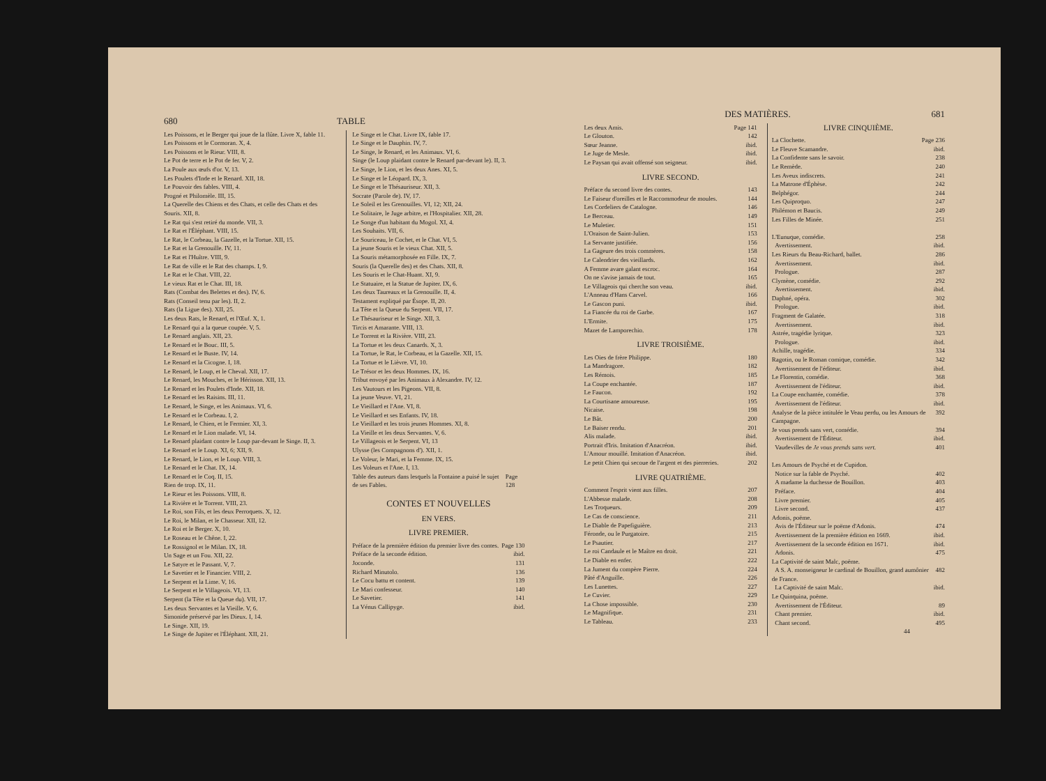680 TABLE
Les Poissons, et le Berger qui joue de la flûte. Livre X, fable 11.
Les Poissons et le Cormoran. X, 4.
Les Poissons et le Rieur. VIII, 8.
Le Pot de terre et le Pot de fer. V, 2.
La Poule aux œufs d'or. V, 13.
Les Poulets d'Inde et le Renard. XII, 18.
Le Pouvoir des fables. VIII, 4.
Progné et Philomèle. III, 15.
La Querelle des Chiens et des Chats, et celle des Chats et des Souris. XII, 8.
Le Rat qui s'est retiré du monde. VII, 3.
Le Rat et l'Éléphant. VIII, 15.
Le Rat, le Corbeau, la Gazelle, et la Tortue. XII, 15.
Le Rat et la Grenouille. IV, 11.
Le Rat et l'Huître. VIII, 9.
Le Rat de ville et le Rat des champs. I, 9.
Le Rat et le Chat. VIII, 22.
Le vieux Rat et le Chat. III, 18.
Rats (Combat des Belettes et des). IV, 6.
Rats (Conseil tenu par les). II, 2.
Rats (la Ligue des). XII, 25.
Les deux Rats, le Renard, et l'Œuf. X, 1.
Le Renard qui a la queue coupée. V, 5.
Le Renard anglais. XII, 23.
Le Renard et le Bouc. III, 5.
Le Renard et le Buste. IV, 14.
Le Renard et la Cicogne. I, 18.
Le Renard, le Loup, et le Cheval. XII, 17.
Le Renard, les Mouches, et le Hérisson. XII, 13.
Le Renard et les Poulets d'Inde. XII, 18.
Le Renard et les Raisins. III, 11.
Le Renard, le Singe, et les Animaux. VI, 6.
Le Renard et le Corbeau. I, 2.
Le Renard, le Chien, et le Fermier. XI, 3.
Le Renard et le Lion malade. VI, 14.
Le Renard plaidant contre le Loup par-devant le Singe. II, 3.
Le Renard et le Loup. XI, 6; XII, 9.
Le Renard, le Lion, et le Loup. VIII, 3.
Le Renard et le Chat. IX, 14.
Le Renard et le Coq. II, 15.
Rien de trop. IX, 11.
Le Rieur et les Poissons. VIII, 8.
La Rivière et le Torrent. VIII, 23.
Le Roi, son Fils, et les deux Perroquets. X, 12.
Le Roi, le Milan, et le Chasseur. XII, 12.
Le Roi et le Berger. X, 10.
Le Roseau et le Chêne. I, 22.
Le Rossignol et le Milan. IX, 18.
Un Sage et un Fou. XII, 22.
Le Satyre et le Passant. V, 7.
Le Savetier et le Financier. VIII, 2.
Le Serpent et la Lime. V, 16.
Le Serpent et le Villageois. VI, 13.
Serpent (la Tête et la Queue du). VII, 17.
Les deux Servantes et la Vieille. V, 6.
Simonide préservé par les Dieux. I, 14.
Le Singe. XII, 19.
Le Singe de Jupiter et l'Éléphant. XII, 21.
Le Singe et le Chat. Livre IX, fable 17.
Le Singe et le Dauphin. IV, 7.
Le Singe, le Renard, et les Animaux. VI, 6.
Singe (le Loup plaidant contre le Renard par-devant le). II, 3.
Le Singe, le Lion, et les deux Anes. XI, 5.
Le Singe et le Léopard. IX, 3.
Le Singe et le Thésauriseur. XII, 3.
Socrate (Parole de). IV, 17.
Le Soleil et les Grenouilles. VI, 12; XII, 24.
Le Solitaire, le Juge arbitre, et l'Hospitalier. XII, 28.
Le Songe d'un habitant du Mogol. XI, 4.
Les Souhaits. VII, 6.
Le Souriceau, le Cochet, et le Chat. VI, 5.
La jeune Souris et le vieux Chat. XII, 5.
La Souris métamorphosée en Fille. IX, 7.
Souris (la Querelle des) et des Chats. XII, 8.
Les Souris et le Chat-Huant. XI, 9.
Le Statuaire, et la Statue de Jupiter. IX, 6.
Les deux Taureaux et la Grenouille. II, 4.
Testament expliqué par Ésope. II, 20.
La Tête et la Queue du Serpent. VII, 17.
Le Thésauriseur et le Singe. XII, 3.
Tircis et Amarante. VIII, 13.
Le Torrent et la Rivière. VIII, 23.
La Tortue et les deux Canards. X, 3.
La Tortue, le Rat, le Corbeau, et la Gazelle. XII, 15.
La Tortue et le Lièvre. VI, 10.
Le Trésor et les deux Hommes. IX, 16.
Tribut envoyé par les Animaux à Alexandre. IV, 12.
Les Vautours et les Pigeons. VII, 8.
La jeune Veuve. VI, 21.
Le Vieillard et l'Ane. VI, 8.
Le Vieillard et ses Enfants. IV, 18.
Le Vieillard et les trois jeunes Hommes. XI, 8.
La Vieille et les deux Servantes. V, 6.
Le Villageois et le Serpent. VI, 13
Ulysse (les Compagnons d'). XII, 1.
Le Voleur, le Mari, et la Femme. IX, 15.
Les Voleurs et l'Ane. I, 13.
Table des auteurs dans lesquels la Fontaine a puisé le sujet de ses Fables. Page 128
CONTES ET NOUVELLES
EN VERS.
LIVRE PREMIER.
Préface de la première édition du premier livre des contes. Page 130
Préface de la seconde édition. ibid.
Joconde. 131
Richard Minutolo. 136
Le Cocu battu et content. 139
Le Mari confesseur. 140
Le Savetier. 141
La Vénus Callipyge. ibid.
DES MATIÈRES. 681
Les deux Amis. Page 141
Le Glouton. 142
Sœur Jeanne. ibid.
Le Juge de Mesle. ibid.
Le Paysan qui avait offensé son seigneur. ibid.
LIVRE SECOND.
Préface du second livre des contes. 143
Le Faiseur d'oreilles et le Raccommodeur de moules. 144
Les Cordeliers de Catalogne. 146
Le Berceau. 149
Le Muletier. 151
L'Oraison de Saint-Julien. 153
La Servante justifiée. 156
La Gageure des trois commères. 158
Le Calendrier des vieillards. 162
A Femme avare galant escroc. 164
On ne s'avise jamais de tout. 165
Le Villageois qui cherche son veau. ibid.
L'Anneau d'Hans Carvel. 166
Le Gascon puni. ibid.
La Fiancée du roi de Garbe. 167
L'Ermite. 175
Mazet de Lamporechio. 178
LIVRE TROISIÈME.
Les Oies de frère Philippe. 180
La Mandragore. 182
Les Rémois. 185
La Coupe enchantée. 187
Le Faucon. 192
La Courtisane amoureuse. 195
Nicaise. 198
Le Bât. 200
Le Baiser rendu. 201
Alis malade. ibid.
Portrait d'Iris. Imitation d'Anacréon. ibid.
L'Amour mouillé. Imitation d'Anacréon. ibid.
Le petit Chien qui secoue de l'argent et des pierreries. 202
LIVRE QUATRIÈME.
Comment l'esprit vient aux filles. 207
L'Abbesse malade. 208
Les Troqueurs. 209
Le Cas de conscience. 211
Le Diable de Papefiguière. 213
Féronde, ou le Purgatoire. 215
Le Psautier. 217
Le roi Candaule et le Maître en droit. 221
Le Diable en enfer. 222
La Jument du compère Pierre. 224
Pâté d'Anguille. 226
Les Lunettes. 227
Le Cuvier. 229
La Chose impossible. 230
Le Magnifique. 231
Le Tableau. 233
LIVRE CINQUIÈME.
La Clochette. Page 236
Le Fleuve Scamandre. ibid.
La Confidente sans le savoir. 238
Le Remède. 240
Les Aveux indiscrets. 241
La Matrone d'Éphèse. 242
Belphégor. 244
Les Quiproquo. 247
Philémon et Baucis. 249
Les Filles de Minée. 251
L'Eunuque, comédie. 258
Avertissement. ibid.
Les Rieurs du Beau-Richard, ballet. 286
Avertissement. ibid.
Prologue. 287
Clymène, comédie. 292
Avertissement. ibid.
Daphné, opéra. 302
Prologue. ibid.
Fragment de Galatée. 318
Avertissement. ibid.
Astrée, tragédie lyrique. 323
Prologue. ibid.
Achille, tragédie. 334
Ragotin, ou le Roman comique, comédie. 342
Avertissement de l'éditeur. ibid.
Le Florentin, comédie. 368
Avertissement de l'éditeur. ibid.
La Coupe enchantée, comédie. 378
Avertissement de l'éditeur. ibid.
Analyse de la pièce intitulée le Veau perdu, ou les Amours de Campagne. 392
Je vous prends sans vert, comédie. 394
Avertissement de l'Éditeur. ibid.
Vaudevilles de Je vous prends sans vert. 401
Les Amours de Psyché et de Cupidon.
Notice sur la fable de Psyché. 402
A madame la duchesse de Bouillon. 403
Préface. 404
Livre premier. 405
Livre second. 437
Adonis, poëme.
Avis de l'Éditeur sur le poëme d'Adonis. 474
Avertissement de la première édition en 1669. ibid.
Avertissement de la seconde édition en 1671. ibid.
Adonis. 475
La Captivité de saint Malc, poëme.
A S. A. monseigneur le cardinal de Bouillon, grand aumônier de France. 482
La Captivité de saint Malc. ibid.
Le Quinquina, poëme.
Avertissement de l'Éditeur. 89
Chant premier. ibid.
Chant second. 495
44